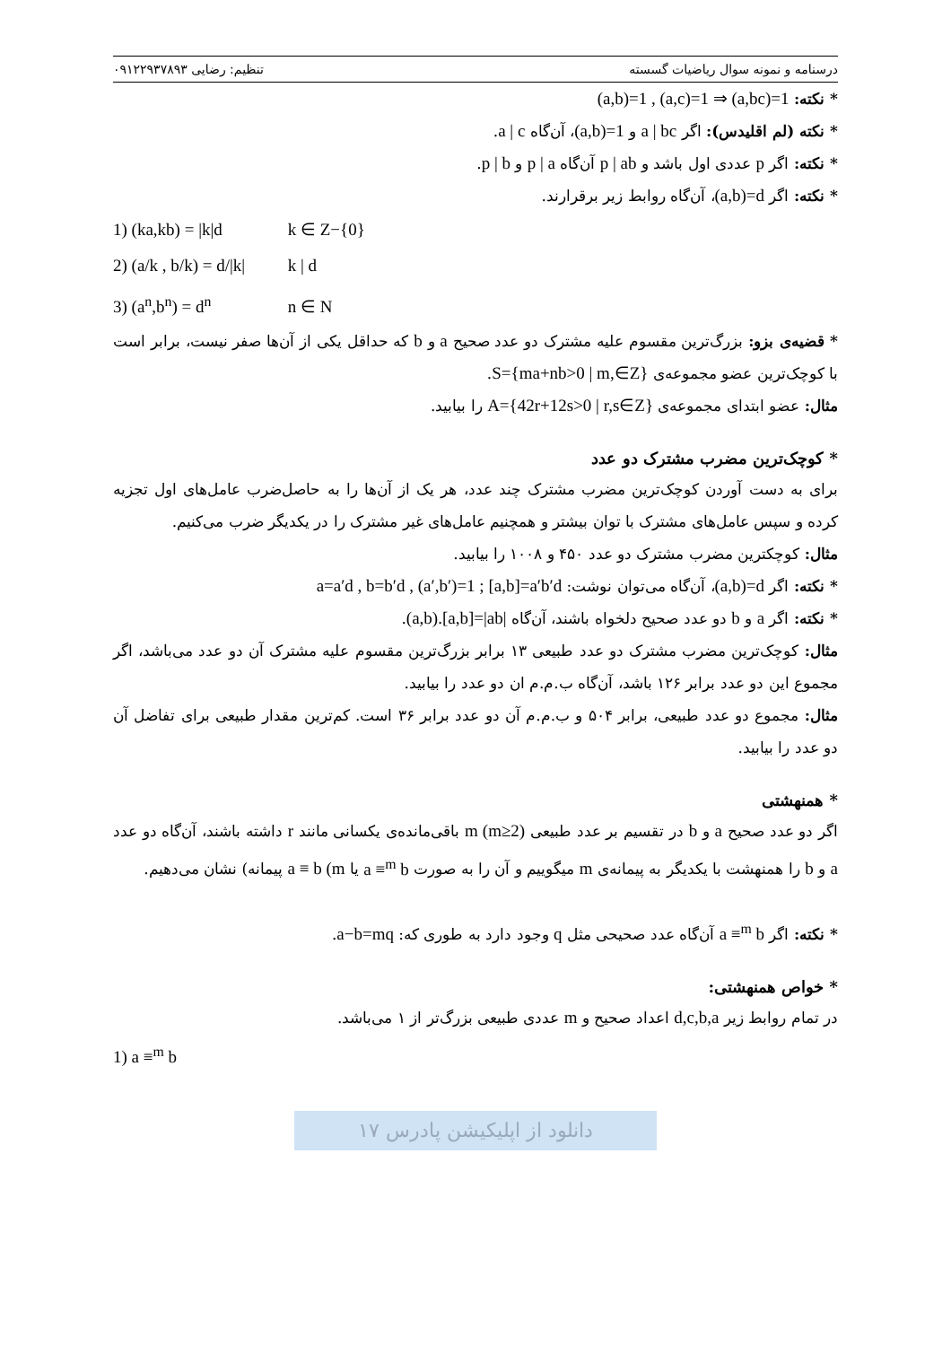درسنامه و نمونه سوال ریاضیات گسسته تنظیم: رضایی ۰۹۱۲۲۹۳۷۸۹۳
* نکته: (a,b)=1 , (a,c)=1 ⇒ (a,bc)=1
* نکته (لم اقلیدس): اگر a | bc و (a,b)=1، آن‌گاه a | c.
* نکته: اگر p عددی اول باشد و p | ab آن‌گاه p | a و p | b.
* نکته: اگر (a,b)=d، آن‌گاه روابط زیر برقرارند.
1) (ka,kb) = |k|d k ∈ Z−{0}
2) (a/k , b/k) = d/|k| k | d
3) (a<sup>n</sup>,b<sup>n</sup>) = d<sup>n</sup> n ∈ N
* قضیه‌ی بزو: بزرگ‌ترین مقسوم علیه مشترک دو عدد صحیح a و b که حداقل یکی از آن‌ها صفر نیست، برابر است با کوچک‌ترین عضو مجموعه‌ی S={ma+nb>0 | m,∈Z}.
مثال: عضو ابتدای مجموعه‌ی A={42r+12s>0 | r,s∈Z} را بیابید.
* کوچک‌ترین مضرب مشترک دو عدد
برای به دست آوردن کوچک‌ترین مضرب مشترک چند عدد، هر یک از آن‌ها را به حاصل‌ضرب عامل‌های اول تجزیه کرده و سپس عامل‌های مشترک با توان بیشتر و همچنیم عامل‌های غیر مشترک را در یکدیگر ضرب می‌کنیم.
مثال: کوچکترین مضرب مشترک دو عدد ۴۵۰ و ۱۰۰۸ را بیابید.
* نکته: اگر (a,b)=d، آن‌گاه می‌توان نوشت: a=a′d , b=b′d , (a′,b′)=1 ; [a,b]=a′b′d
* نکته: اگر a و b دو عدد صحیح دلخواه باشند، آن‌گاه (a,b).[a,b]=|ab|.
مثال: کوچک‌ترین مضرب مشترک دو عدد طبیعی ۱۳ برابر بزرگ‌ترین مقسوم علیه مشترک آن دو عدد می‌باشد، اگر مجموع این دو عدد برابر ۱۲۶ باشد، آن‌گاه ب.م.م ان دو عدد را بیابید.
مثال: مجموع دو عدد طبیعی، برابر ۵۰۴ و ب.م.م آن دو عدد برابر ۳۶ است. کم‌ترین مقدار طبیعی برای تفاضل آن دو عدد را بیابید.
* همنهشتی
اگر دو عدد صحیح a و b در تقسیم بر عدد طبیعی m (m≥2) باقی‌مانده‌ی یکسانی مانند r داشته باشند، آن‌گاه دو عدد a و b را همنهشت با یکدیگر به پیمانه‌ی m میگوییم و آن را به صورت a ≡<sup>m</sup> b یا a ≡ b (m پیمانه) نشان می‌دهیم.
* نکته: اگر a ≡<sup>m</sup> b آن‌گاه عدد صحیحی مثل q وجود دارد به طوری که: a−b=mq.
* خواص همنهشتی:
در تمام روابط زیر d,c,b,a اعداد صحیح و m عددی طبیعی بزرگ‌تر از ۱ می‌باشد.
1) a ≡<sup>m</sup> b
دانلود از اپلیکیشن پادرس ۱۷